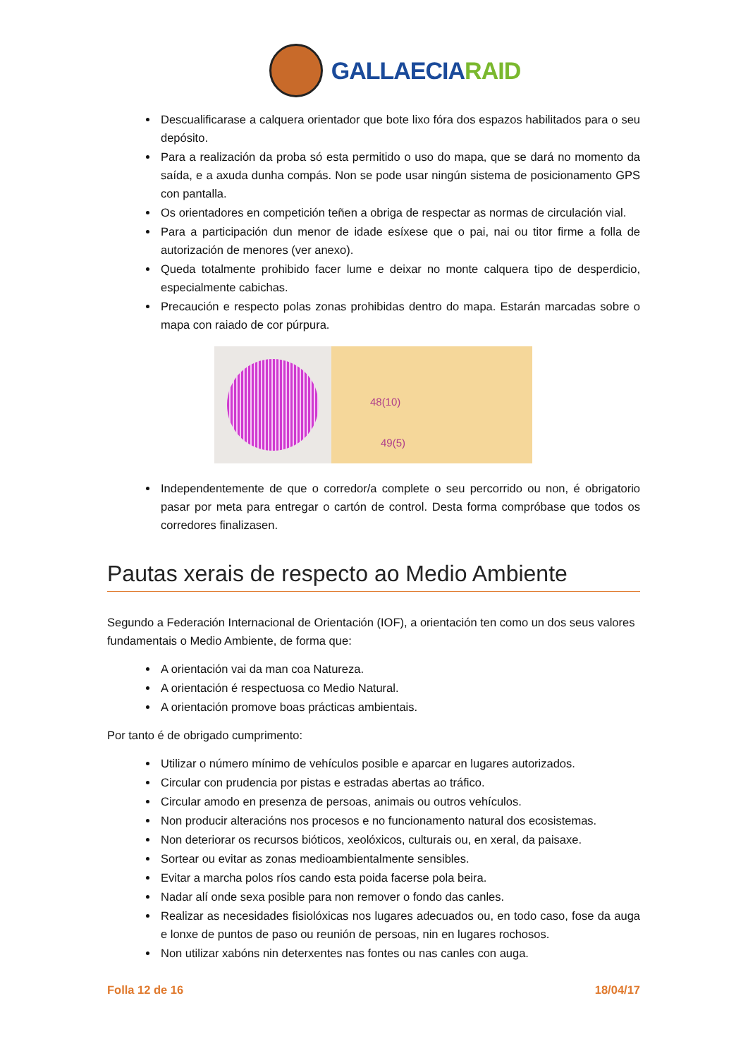GALLAECIARAID
Descualificarase a calquera orientador que bote lixo fóra dos espazos habilitados para o seu depósito.
Para a realización da proba só esta permitido o uso do mapa, que se dará no momento da saída, e a axuda dunha compás. Non se pode usar ningún sistema de posicionamento GPS con pantalla.
Os orientadores en competición teñen a obriga de respectar as normas de circulación vial.
Para a participación dun menor de idade esíxese que o pai, nai ou titor firme a folla de autorización de menores (ver anexo).
Queda totalmente prohibido facer lume e deixar no monte calquera tipo de desperdicio, especialmente cabichas.
Precaución e respecto polas zonas prohibidas dentro do mapa. Estarán marcadas sobre o mapa con raiado de cor púrpura.
48(10)
49(5)
Independentemente de que o corredor/a complete o seu percorrido ou non, é obrigatorio pasar por meta para entregar o cartón de control. Desta forma compróbase que todos os corredores finalizasen.
Pautas xerais de respecto ao Medio Ambiente
Segundo a Federación Internacional de Orientación (IOF), a orientación ten como un dos seus valores fundamentais o Medio Ambiente, de forma que:
A orientación vai da man coa Natureza.
A orientación é respectuosa co Medio Natural.
A orientación promove boas prácticas ambientais.
Por tanto é de obrigado cumprimento:
Utilizar o número mínimo de vehículos posible e aparcar en lugares autorizados.
Circular con prudencia por pistas e estradas abertas ao tráfico.
Circular amodo en presenza de persoas, animais ou outros vehículos.
Non producir alteracións nos procesos e no funcionamento natural dos ecosistemas.
Non deteriorar os recursos bióticos, xeolóxicos, culturais ou, en xeral, da paisaxe.
Sortear ou evitar as zonas medioambientalmente sensibles.
Evitar a marcha polos ríos cando esta poida facerse pola beira.
Nadar alí onde sexa posible para non remover o fondo das canles.
Realizar as necesidades fisiolóxicas nos lugares adecuados ou, en todo caso, fose da auga e lonxe de puntos de paso ou reunión de persoas, nin en lugares rochosos.
Non utilizar xabóns nin deterxentes nas fontes ou nas canles con auga.
Folla 12 de 16 18/04/17